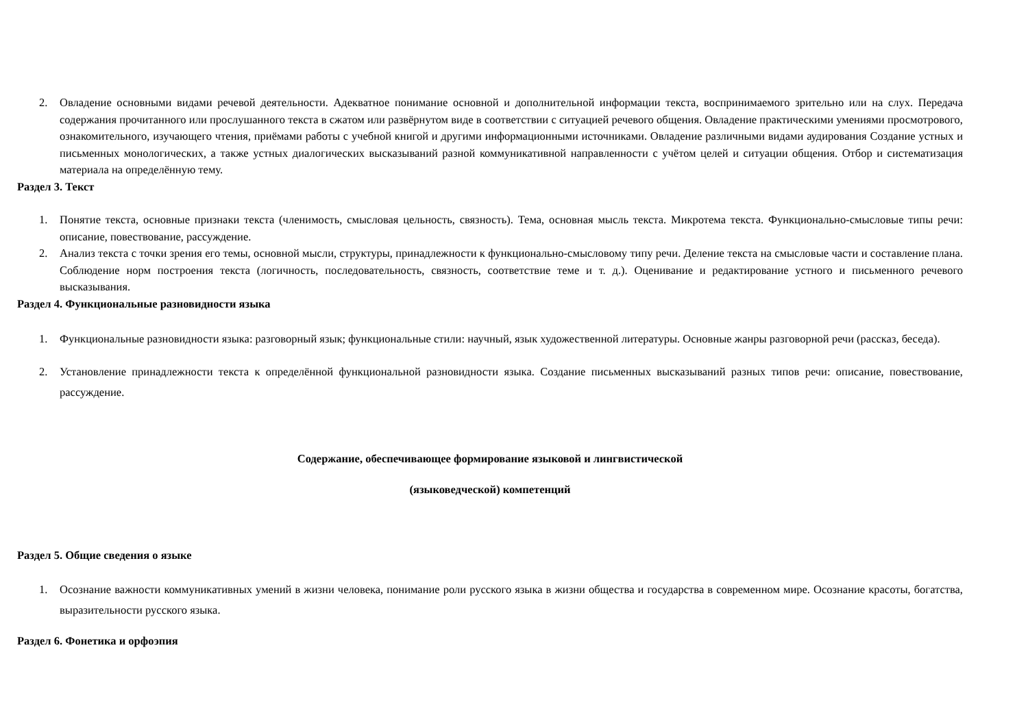2. Овладение основными видами речевой деятельности. Адекватное понимание основной и дополнительной информации текста, воспринимаемого зрительно или на слух. Передача содержания прочитанного или прослушанного текста в сжатом или развёрнутом виде в соответствии с ситуацией речевого общения. Овладение практическими умениями просмотрового, ознакомительного, изучающего чтения, приёмами работы с учебной книгой и другими информационными источниками. Овладение различными видами аудирования Создание устных и письменных монологических, а также устных диалогических высказываний разной коммуникативной направленности с учётом целей и ситуации общения. Отбор и систематизация материала на определённую тему.
Раздел 3. Текст
1. Понятие текста, основные признаки текста (членимость, смысловая цельность, связность). Тема, основная мысль текста. Микротема текста. Функционально-смысловые типы речи: описание, повествование, рассуждение.
2. Анализ текста с точки зрения его темы, основной мысли, структуры, принадлежности к функционально-смысловому типу речи. Деление текста на смысловые части и составление плана. Соблюдение норм построения текста (логичность, последовательность, связность, соответствие теме и т. д.). Оценивание и редактирование устного и письменного речевого высказывания.
Раздел 4. Функциональные разновидности языка
1. Функциональные разновидности языка: разговорный язык; функциональные стили: научный, язык художественной литературы. Основные жанры разговорной речи (рассказ, беседа).
2. Установление принадлежности текста к определённой функциональной разновидности языка. Создание письменных высказываний разных типов речи: описание, повествование, рассуждение.
Содержание, обеспечивающее формирование языковой и лингвистической
(языковедческой) компетенций
Раздел 5. Общие сведения о языке
1. Осознание важности коммуникативных умений в жизни человека, понимание роли русского языка в жизни общества и государства в современном мире. Осознание красоты, богатства, выразительности русского языка.
Раздел 6. Фонетика и орфоэпия